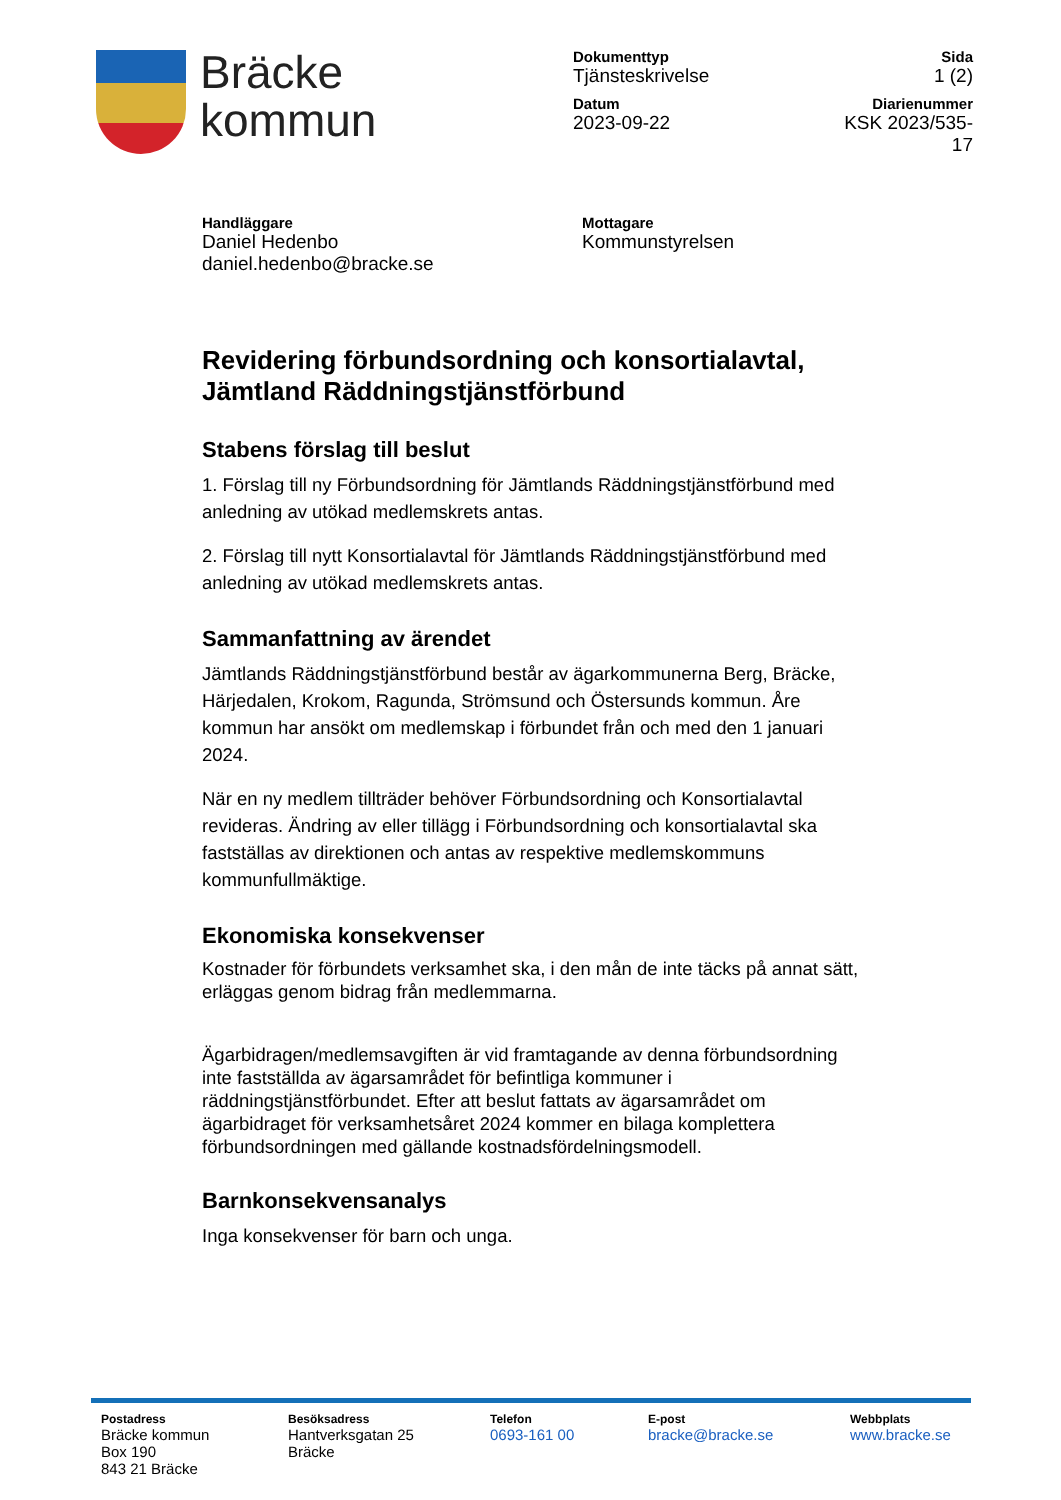Bräcke
kommun
Dokumenttyp
Tjänsteskrivelse
Sida
1 (2)
Datum
2023-09-22
Diarienummer
KSK 2023/535-17
Handläggare
Daniel Hedenbo
daniel.hedenbo@bracke.se
Mottagare
Kommunstyrelsen
Revidering förbundsordning och konsortialavtal, Jämtland Räddningstjänstförbund
Stabens förslag till beslut
1. Förslag till ny Förbundsordning för Jämtlands Räddningstjänstförbund med anledning av utökad medlemskrets antas.
2. Förslag till nytt Konsortialavtal för Jämtlands Räddningstjänstförbund med anledning av utökad medlemskrets antas.
Sammanfattning av ärendet
Jämtlands Räddningstjänstförbund består av ägarkommunerna Berg, Bräcke, Härjedalen, Krokom, Ragunda, Strömsund och Östersunds kommun. Åre kommun har ansökt om medlemskap i förbundet från och med den 1 januari 2024.
När en ny medlem tillträder behöver Förbundsordning och Konsortialavtal revideras. Ändring av eller tillägg i Förbundsordning och konsortialavtal ska fastställas av direktionen och antas av respektive medlemskommuns kommunfullmäktige.
Ekonomiska konsekvenser
Kostnader för förbundets verksamhet ska, i den mån de inte täcks på annat sätt, erläggas genom bidrag från medlemmarna.
Ägarbidragen/medlemsavgiften är vid framtagande av denna förbundsordning inte fastställda av ägarsamrådet för befintliga kommuner i räddningstjänstförbundet. Efter att beslut fattats av ägarsamrådet om ägarbidraget för verksamhetsåret 2024 kommer en bilaga komplettera förbundsordningen med gällande kostnadsfördelningsmodell.
Barnkonsekvensanalys
Inga konsekvenser för barn och unga.
Postadress
Bräcke kommun
Box 190
843 21 Bräcke
Besöksadress
Hantverksgatan 25
Bräcke
Telefon
0693-161 00
E-post
bracke@bracke.se
Webbplats
www.bracke.se